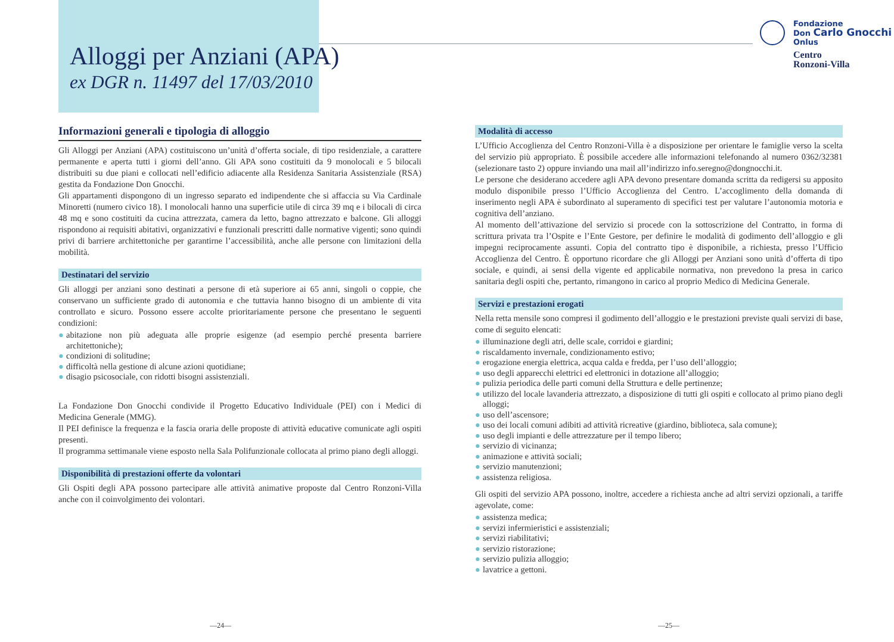Alloggi per Anziani (APA)
ex DGR n. 11497 del 17/03/2010
Fondazione
Don Carlo Gnocchi
Onlus
Centro
Ronzoni-Villa
Informazioni generali e tipologia di alloggio
Gli Alloggi per Anziani (APA) costituiscono un’unità d’offerta sociale, di tipo residenziale, a carattere permanente e aperta tutti i giorni dell’anno. Gli APA sono costituiti da 9 monolocali e 5 bilocali distribuiti su due piani e collocati nell’edificio adiacente alla Residenza Sanitaria Assistenziale (RSA) gestita da Fondazione Don Gnocchi.
Gli appartamenti dispongono di un ingresso separato ed indipendente che si affaccia su Via Cardinale Minoretti (numero civico 18). I monolocali hanno una superficie utile di circa 39 mq e i bilocali di circa 48 mq e sono costituiti da cucina attrezzata, camera da letto, bagno attrezzato e balcone. Gli alloggi rispondono ai requisiti abitativi, organizzativi e funzionali prescritti dalle normative vigenti; sono quindi privi di barriere architettoniche per garantirne l’accessibilità, anche alle persone con limitazioni della mobilità.
Destinatari del servizio
Gli alloggi per anziani sono destinati a persone di età superiore ai 65 anni, singoli o coppie, che conservano un sufficiente grado di autonomia e che tuttavia hanno bisogno di un ambiente di vita controllato e sicuro. Possono essere accolte prioritariamente persone che presentano le seguenti condizioni:
● abitazione non più adeguata alle proprie esigenze (ad esempio perché presenta barriere architettoniche);
● condizioni di solitudine;
● difficoltà nella gestione di alcune azioni quotidiane;
● disagio psicosociale, con ridotti bisogni assistenziali.
La Fondazione Don Gnocchi condivide il Progetto Educativo Individuale (PEI) con i Medici di Medicina Generale (MMG).
Il PEI definisce la frequenza e la fascia oraria delle proposte di attività educative comunicate agli ospiti presenti.
Il programma settimanale viene esposto nella Sala Polifunzionale collocata al primo piano degli alloggi.
Disponibilità di prestazioni offerte da volontari
Gli Ospiti degli APA possono partecipare alle attività animative proposte dal Centro Ronzoni-Villa anche con il coinvolgimento dei volontari.
Modalità di accesso
L’Ufficio Accoglienza del Centro Ronzoni-Villa è a disposizione per orientare le famiglie verso la scelta del servizio più appropriato. È possibile accedere alle informazioni telefonando al numero 0362/32381 (selezionare tasto 2) oppure inviando una mail all’indirizzo info.seregno@dongnocchi.it.
Le persone che desiderano accedere agli APA devono presentare domanda scritta da redigersi su apposito modulo disponibile presso l’Ufficio Accoglienza del Centro. L’accoglimento della domanda di inserimento negli APA è subordinato al superamento di specifici test per valutare l’autonomia motoria e cognitiva dell’anziano.
Al momento dell’attivazione del servizio si procede con la sottoscrizione del Contratto, in forma di scrittura privata tra l’Ospite e l’Ente Gestore, per definire le modalità di godimento dell’alloggio e gli impegni reciprocamente assunti. Copia del contratto tipo è disponibile, a richiesta, presso l’Ufficio Accoglienza del Centro. È opportuno ricordare che gli Alloggi per Anziani sono unità d’offerta di tipo sociale, e quindi, ai sensi della vigente ed applicabile normativa, non prevedono la presa in carico sanitaria degli ospiti che, pertanto, rimangono in carico al proprio Medico di Medicina Generale.
Servizi e prestazioni erogati
Nella retta mensile sono compresi il godimento dell’alloggio e le prestazioni previste quali servizi di base, come di seguito elencati:
● illuminazione degli atri, delle scale, corridoi e giardini;
● riscaldamento invernale, condizionamento estivo;
● erogazione energia elettrica, acqua calda e fredda, per l’uso dell’alloggio;
● uso degli apparecchi elettrici ed elettronici in dotazione all’alloggio;
● pulizia periodica delle parti comuni della Struttura e delle pertinenze;
● utilizzo del locale lavanderia attrezzato, a disposizione di tutti gli ospiti e collocato al primo piano degli alloggi;
● uso dell’ascensore;
● uso dei locali comuni adibiti ad attività ricreative (giardino, biblioteca, sala comune);
● uso degli impianti e delle attrezzature per il tempo libero;
● servizio di vicinanza;
● animazione e attività sociali;
● servizio manutenzioni;
● assistenza religiosa.
Gli ospiti del servizio APA possono, inoltre, accedere a richiesta anche ad altri servizi opzionali, a tariffe agevolate, come:
● assistenza medica;
● servizi infermieristici e assistenziali;
● servizi riabilitativi;
● servizio ristorazione;
● servizio pulizia alloggio;
● lavatrice a gettoni.
—24— —25—